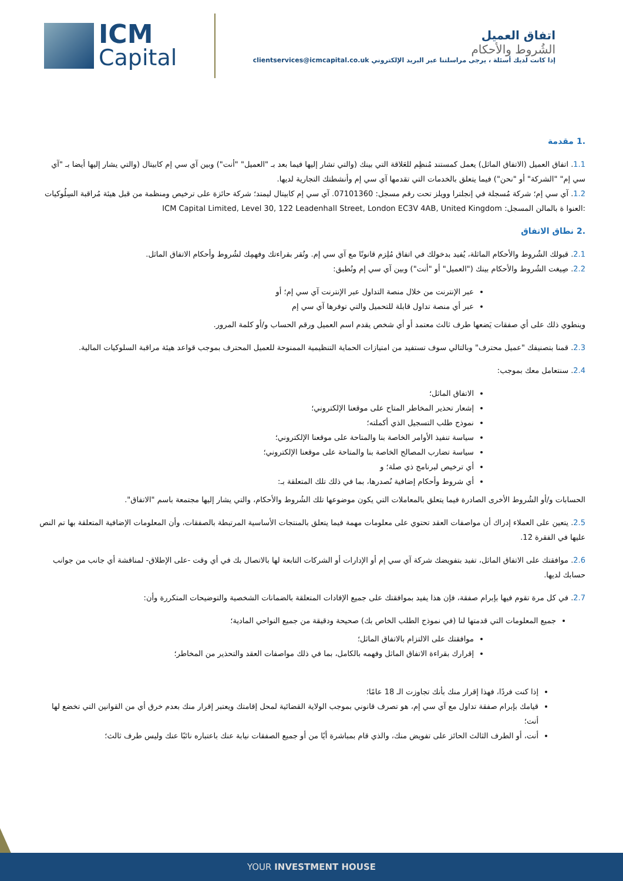ICM
Capital
اتفاق العميل
الشُروط والأحكام
إذا كانت لديك أسئلة ، يرجى مراسلتنا عبر البريد الإلكتروني clientservices@icmcapital.co.uk
.1 مقدمة
1.1. اتفاق العميل (الاتفاق الماثل) يعمل كمستند مُنظِم للعَلاقة التي بينك (والتي تشار إليها فيما بعد بـ "العميل" "أنت") وبين آي سي إم كابيتال (والتي يشار إليها أيضا بـ "آي سي إم" "الشركة" أو "نحن") فيما يتعلق بالخدمات التي تقدمها آي سي إم وأنشطتك التجارية لديها.
1.2. آي سي إم؛ شركة مُسجلة في إنجلترا وويلز تحت رقم مسجل: 07101360. آي سي إم كابيتال ليمتد؛ شركة حائزة على ترخيص ومنظمة من قبل هيئة مُراقبة السِلُوكيات :العنوا ة بالمالن المسجل: ICM Capital Limited, Level 30, 122 Leadenhall Street, London EC3V 4AB, United Kingdom
.2 نطاق الاتفاق
2.1. قبولك الشُروط والأحكام الماثلة، يُفيد بدخولك في اتفاق مُلِزم قانونًا مع آي سي إم. وتُقر بقراءتك وفهمِك لشُروط وأحكام الاتفاق الماثل.
2.2. صِيغت الشُروط والأحكام بينك ("العميل" أو "أنت") وبين آي سي إم وتُطبق:
عبر الإنترنت من خلال منصة التداول عبر الإنترنت آي سي إم؛ أو
عبر أي منصة تداول قابلة للتحميل والتي توفرها آي سي إم
وينطوي ذلك على أي صفقات يَضعها طرف ثالث معتمد أو أي شخص يقدم اسم العميل ورقم الحساب و/أو كلمة المرور.
2.3. قمنا بتصنيفك "عميل محترف" وبالتالي سوف تستفيد من امتيازات الحماية التنظيمية الممنوحة للعميل المحترف بموجب قواعد هيئة مراقبة السلوكيات المالية.
2.4. سنتعامل معك بموجب:
الاتفاق الماثل؛
إشعار تحذير المخاطر المتاح على موقعنا الإلكتروني؛
نموذج طلب التسجيل الذي أكملته؛
سياسة تنفيذ الأوامر الخاصة بنا والمتاحة على موقعنا الإلكتروني؛
سياسة تضارب المصالح الخاصة بنا والمتاحة على موقعنا الإلكتروني؛
أي ترخيص لبرنامج ذي صلة؛ و
أي شروط وأحكام إضافية نُصدرها، بما في ذلك تلك المتعلقة بـ:
الحسابات و/أو الشُروط الأخرى الصادرة فيما يتعلق بالمعاملات التي يكون موضوعها تلك الشُروط والأحكام، والتي يشار إليها مجتمعة باسم "الاتفاق".
2.5. يتعين على العملاء إدراك أن مواصفات العقد تحتوي على معلومات مهمة فيما يتعلق بالمنتجات الأساسية المرتبطة بالصفقات، وأن المعلومات الإضافية المتعلقة بها تم النص عليها في الفقرة 12.
2.6. موافقتك على الاتفاق الماثل، تفيد بتفويضك شركة آي سي إم أو الإدارات أو الشركات التابعة لها بالاتصال بك في أي وقت -على الإطلاق- لمناقشة أي جانب من جوانب حسابك لديها.
2.7. في كل مرة تقوم فيها بإبرام صفقة، فإن هذا يفيد بموافقتك على جميع الإفادات المتعلقة بالضمانات الشخصية والتوضيحات المتكررة وأن:
جميع المعلومات التي قدمتها لنا (في نموذج الطلب الخاص بك) صحيحة ودقيقة من جميع النواحي المادية؛
موافقتك على الالتزام بالاتفاق الماثل؛
إقرارك بقراءة الاتفاق الماثل وفهمه بالكامل، بما في ذلك مواصفات العقد والتحذير من المخاطر؛
إذا كنت فردًا، فهذا إقرار منك بأنك تجاوزت الـ 18 عامًا؛
قيامك بإبرام صفقة تداول مع آي سي إم، هو تصرف قانوني بموجب الولاية القضائية لمحل إقامتك ويعتبر إقرار منك بعدم خرق أي من القوانين التي تخضع لها أنت؛
أنت، أو الطرف الثالث الحائز على تفويض منك، والذي قام بمباشرة أيًا من أو جميع الصفقات نيابة عنك باعتباره نائبًا عنك وليس طرف ثالث؛
YOUR INVESTMENT HOUSE